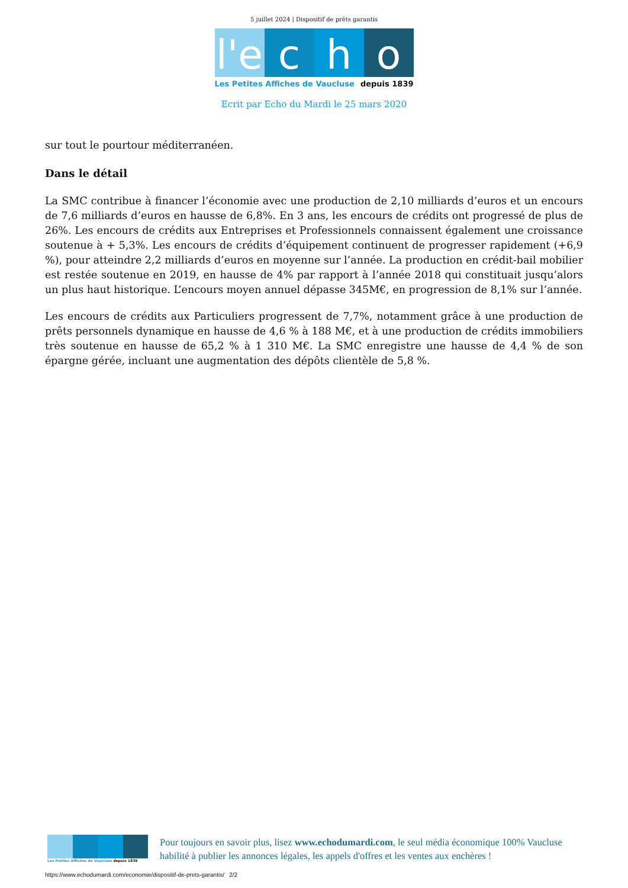5 juillet 2024 | Dispositif de prêts garantis
l'e c h o
Les Petites Affiches de Vaucluse depuis 1839
Ecrit par Echo du Mardi le 25 mars 2020
sur tout le pourtour méditerranéen.
Dans le détail
La SMC contribue à financer l’économie avec une production de 2,10 milliards d’euros et un encours de 7,6 milliards d’euros en hausse de 6,8%. En 3 ans, les encours de crédits ont progressé de plus de 26%. Les encours de crédits aux Entreprises et Professionnels connaissent également une croissance soutenue à + 5,3%. Les encours de crédits d’équipement continuent de progresser rapidement (+6,9 %), pour atteindre 2,2 milliards d’euros en moyenne sur l’année. La production en crédit-bail mobilier est restée soutenue en 2019, en hausse de 4% par rapport à l’année 2018 qui constituait jusqu’alors un plus haut historique. L’encours moyen annuel dépasse 345M€, en progression de 8,1% sur l’année.
Les encours de crédits aux Particuliers progressent de 7,7%, notamment grâce à une production de prêts personnels dynamique en hausse de 4,6 % à 188 M€, et à une production de crédits immobiliers très soutenue en hausse de 65,2 % à 1 310 M€. La SMC enregistre une hausse de 4,4 % de son épargne gérée, incluant une augmentation des dépôts clientèle de 5,8 %.
Les Petites Affiches de Vaucluse depuis 1839
Pour toujours en savoir plus, lisez www.echodumardi.com, le seul média économique 100% Vaucluse habilité à publier les annonces légales, les appels d'offres et les ventes aux enchères !
https://www.echodumardi.com/economie/dispositif-de-prets-garantis/ 2/2